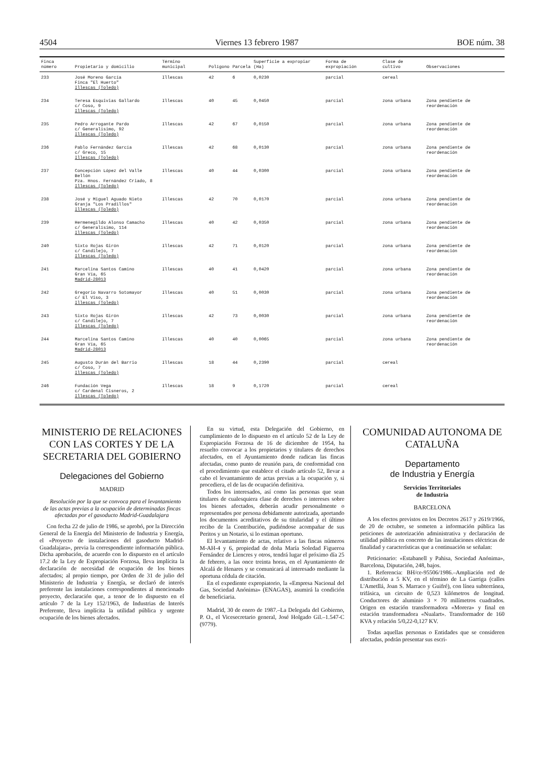4504 Viernes 13 febrero 1987 BOE núm. 38
| Finca número | Propietario y domicilio | Término municipal | Polígono | Parcela | Superficie a expropiar (Ha) | Forma de expropiación | Clase de cultivo | Observaciones |
| --- | --- | --- | --- | --- | --- | --- | --- | --- |
| 233 | José Moreno García Finca "El Huerto" Illescas (Toledo) | Illescas | 42 | 6 | 0,0230 | parcial | cereal | |
| 234 | Teresa Esquivias Gallardo c/ Coso, 9 Illescas (Toledo) | Illescas | 40 | 45 | 0,0450 | parcial | zona urbana | Zona pendiente de reordenación |
| 235 | Pedro Arrogante Pardo c/ Generalísimo, 92 Illescas (Toledo) | Illescas | 42 | 67 | 0,0150 | parcial | zona urbana | Zona pendiente de reordenación |
| 236 | Pablo Fernández García c/ Greco, 15 Illescas (Toledo) | Illescas | 42 | 68 | 0,0130 | parcial | zona urbana | Zona pendiente de reordenación |
| 237 | Concepción López del Valle Bellón Pza. Hnos. Fernández Criado, 8 Illescas (Toledo) | Illescas | 40 | 44 | 0,0300 | parcial | zona urbana | Zona pendiente de reordenación |
| 238 | José y Miguel Aguado Nieto Granja "Los Pradillos" Illescas (Toledo) | Illescas | 42 | 70 | 0,0170 | parcial | zona urbana | Zona pendiente de reordenación |
| 239 | Hermenegildo Alonso Camacho c/ Generalísimo, 114 Illescas (Toledo) | Illescas | 40 | 42 | 0,0350 | parcial | zona urbana | Zona pendiente de reordenación |
| 240 | Sixto Rojas Girón c/ Candilejo, 7 Illescas (Toledo) | Illescas | 42 | 71 | 0,0120 | parcial | zona urbana | Zona pendiente de reordenación |
| 241 | Marcelina Santos Camino Gran Vía, 65 Madrid-28013 | Illescas | 40 | 41 | 0,0420 | parcial | zona urbana | Zona pendiente de reordenación |
| 242 | Gregorio Navarro Sotomayor c/ El Viso, 3 Illescas (Toledo) | Illescas | 40 | 51 | 0,0030 | parcial | zona urbana | Zona pendiente de reordenación |
| 243 | Sixto Rojas Girón c/ Candilejo, 7 Illescas (Toledo) | Illescas | 42 | 73 | 0,0030 | parcial | zona urbana | Zona pendiente de reordenación |
| 244 | Marcelina Santos Camino Gran Vía, 65 Madrid-28013 | Illescas | 40 | 40 | 0,0065 | parcial | zona urbana | Zona pendiente de reordenación |
| 245 | Augusto Durán del Barrio c/ Coso, 7 Illescas (Toledo) | Illescas | 18 | 44 | 0,2390 | parcial | cereal | |
| 246 | Fundación Vega c/ Cardenal Cisneros, 2 Illescas (Toledo) | Illescas | 18 | 9 | 0,1720 | parcial | cereal | |
MINISTERIO DE RELACIONES CON LAS CORTES Y DE LA SECRETARIA DEL GOBIERNO
Delegaciones del Gobierno
MADRID
Resolución por la que se convoca para el levantamiento de las actas previas a la ocupación de determinadas fincas afectadas por el gasoducto Madrid-Guadalajara
Con fecha 22 de julio de 1986, se aprobó, por la Dirección General de la Energía del Ministerio de Industria y Energía, el «Proyecto de instalaciones del gasoducto Madrid-Guadalajara», previa la correspondiente información pública. Dicha aprobación, de acuerdo con lo dispuesto en el artículo 17.2 de la Ley de Expropiación Forzosa, lleva implícita la declaración de necesidad de ocupación de los bienes afectados; al propio tiempo, por Orden de 31 de julio del Ministerio de Industria y Energía, se declaró de interés preferente las instalaciones correspondientes al mencionado proyecto, declaración que, a tenor de lo dispuesto en el artículo 7 de la Ley 152/1963, de Industrias de Interés Preferente, lleva implícita la utilidad pública y urgente ocupación de los bienes afectados.
En su virtud, esta Delegación del Gobierno, en cumplimiento de lo dispuesto en el artículo 52 de la Ley de Expropiación Forzosa de 16 de diciembre de 1954, ha resuelto convocar a los propietarios y titulares de derechos afectados, en el Ayuntamiento donde radican las fincas afectadas, como punto de reunión para, de conformidad con el procedimiento que establece el citado artículo 52, llevar a cabo el levantamiento de actas previas a la ocupación y, si procediera, el de las de ocupación definitiva.
Todos los interesados, así como las personas que sean titulares de cualesquiera clase de derechos o intereses sobre los bienes afectados, deberán acudir personalmente o representados por persona debidamente autorizada, aportando los documentos acreditativos de su titularidad y el último recibo de la Contribución, pudiéndose acompañar de sus Peritos y un Notario, si lo estiman oportuno.
El levantamiento de actas, relativo a las fincas números M-AH-4 y 6, propiedad de doña María Soledad Figueroa Fernández de Liencres y otros, tendrá lugar el próximo día 25 de febrero, a las once treinta horas, en el Ayuntamiento de Alcalá de Henares y se comunicará al interesado mediante la oportuna cédula de citación.
En el expediente expropiatorio, la «Empresa Nacional del Gas, Sociedad Anónima» (ENAGAS), asumirá la condición de beneficiaria.
Madrid, 30 de enero de 1987.–La Delegada del Gobierno, P. O., el Vicesecretario general, José Holgado Gil.–1.547-C (9779).
COMUNIDAD AUTONOMA DE CATALUÑA
Departamento
de Industria y Energía
Servicios Territoriales
de Industria
BARCELONA
A los efectos previstos en los Decretos 2617 y 2619/1966, de 20 de octubre, se someten a información pública las peticiones de autorización administrativa y declaración de utilidad pública en concreto de las instalaciones eléctricas de finalidad y características que a continuación se señalan:
Peticionario: «Estabanell y Pahisa, Sociedad Anónima», Barcelona, Diputación, 248, bajos.
1. Referencia: BH/ce-95506/1986.–Ampliación red de distribución a 5 KV, en el término de La Garriga (calles L'Ametllá, Joan S. Marraco y Guifré), con línea subterránea, trifásica, un circuito de 0,523 kilómetros de longitud. Conductores de aluminio 3 × 70 milímetros cuadrados. Origen en estación transformadora «Morera» y final en estación transformadora «Nualart». Transformador de 160 KVA y relación 5/0,22-0,127 KV.
Todas aquellas personas o Entidades que se consideren afectadas, podrán presentar sus escri-